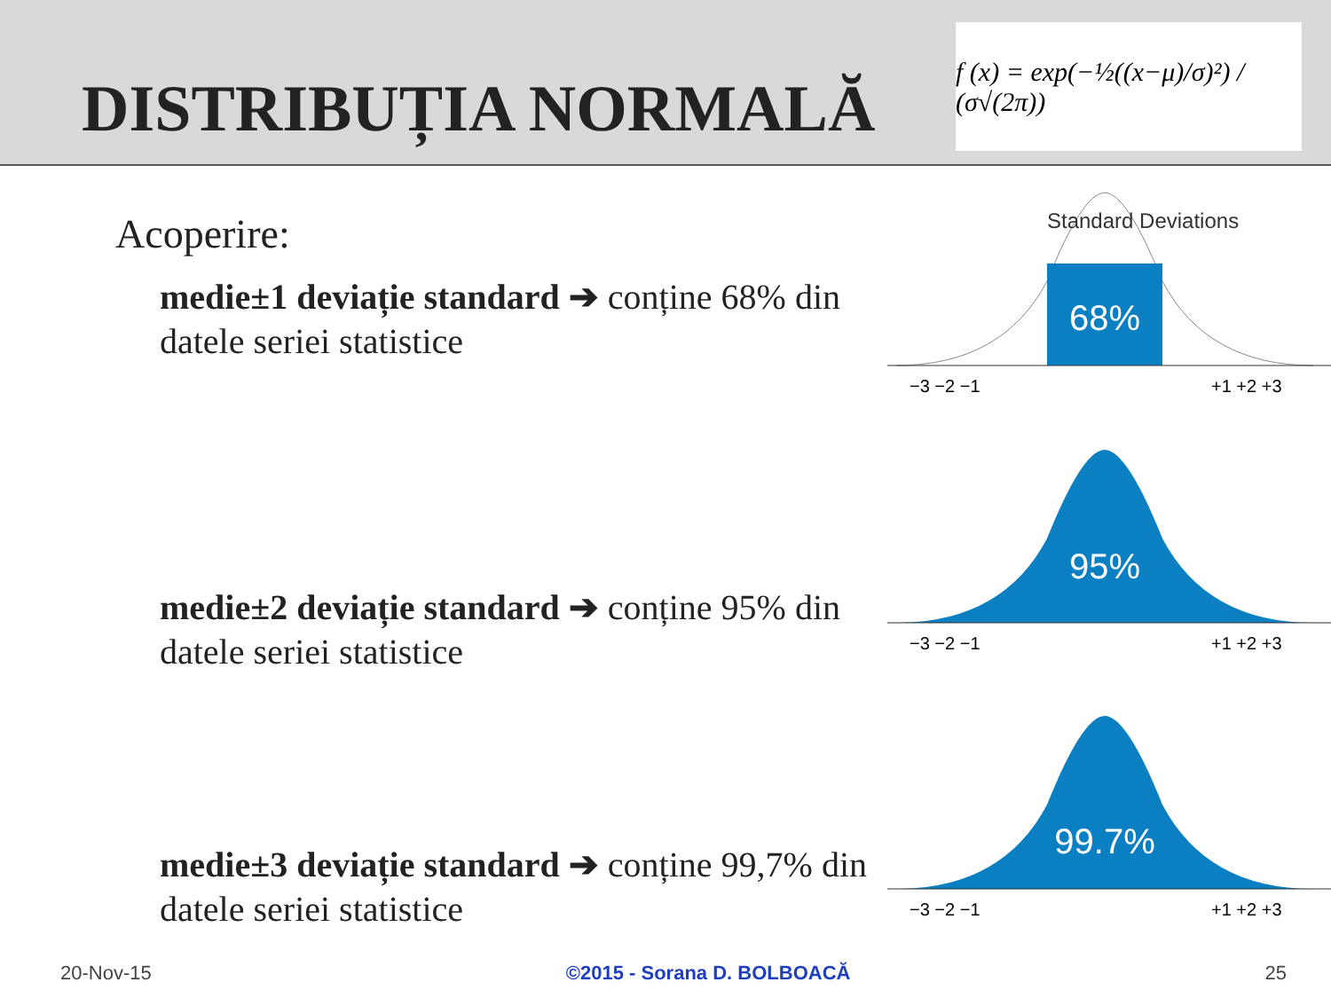DISTRIBUȚIA NORMALĂ
f (x) = exp(−½((x−μ)/σ)²) / (σ√(2π))
Acoperire:
medie±1 deviație standard ➔ conține 68% din datele seriei statistice
medie±2 deviație standard ➔ conține 95% din datele seriei statistice
medie±3 deviație standard ➔ conține 99,7% din datele seriei statistice
Standard Deviations
68%
−3 −2 −1
+1 +2 +3
95%
−3 −2 −1
+1 +2 +3
99.7%
−3 −2 −1
+1 +2 +3
20-Nov-15 ©2015 - Sorana D. BOLBOACĂ 25